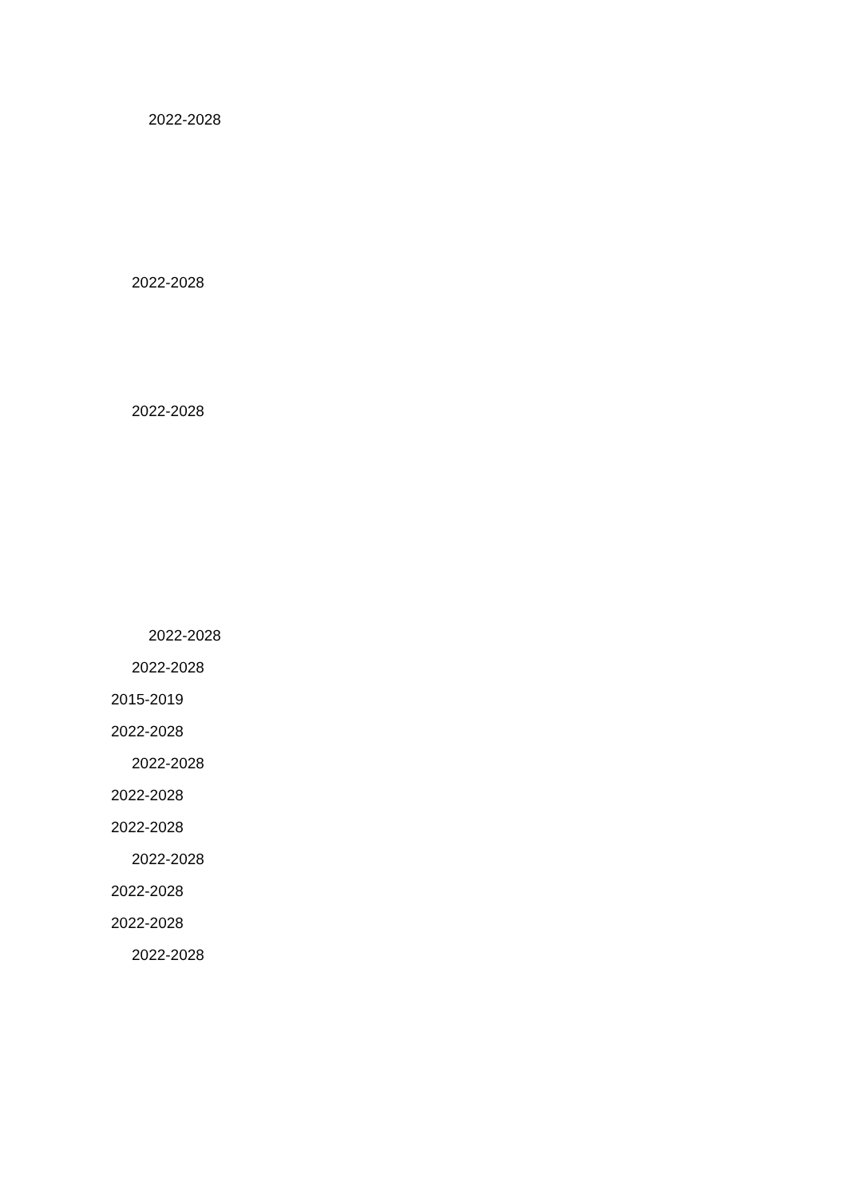2022-2028
2022-2028
2022-2028
2022-2028
2022-2028
2015-2019
2022-2028
2022-2028
2022-2028
2022-2028
2022-2028
2022-2028
2022-2028
2022-2028